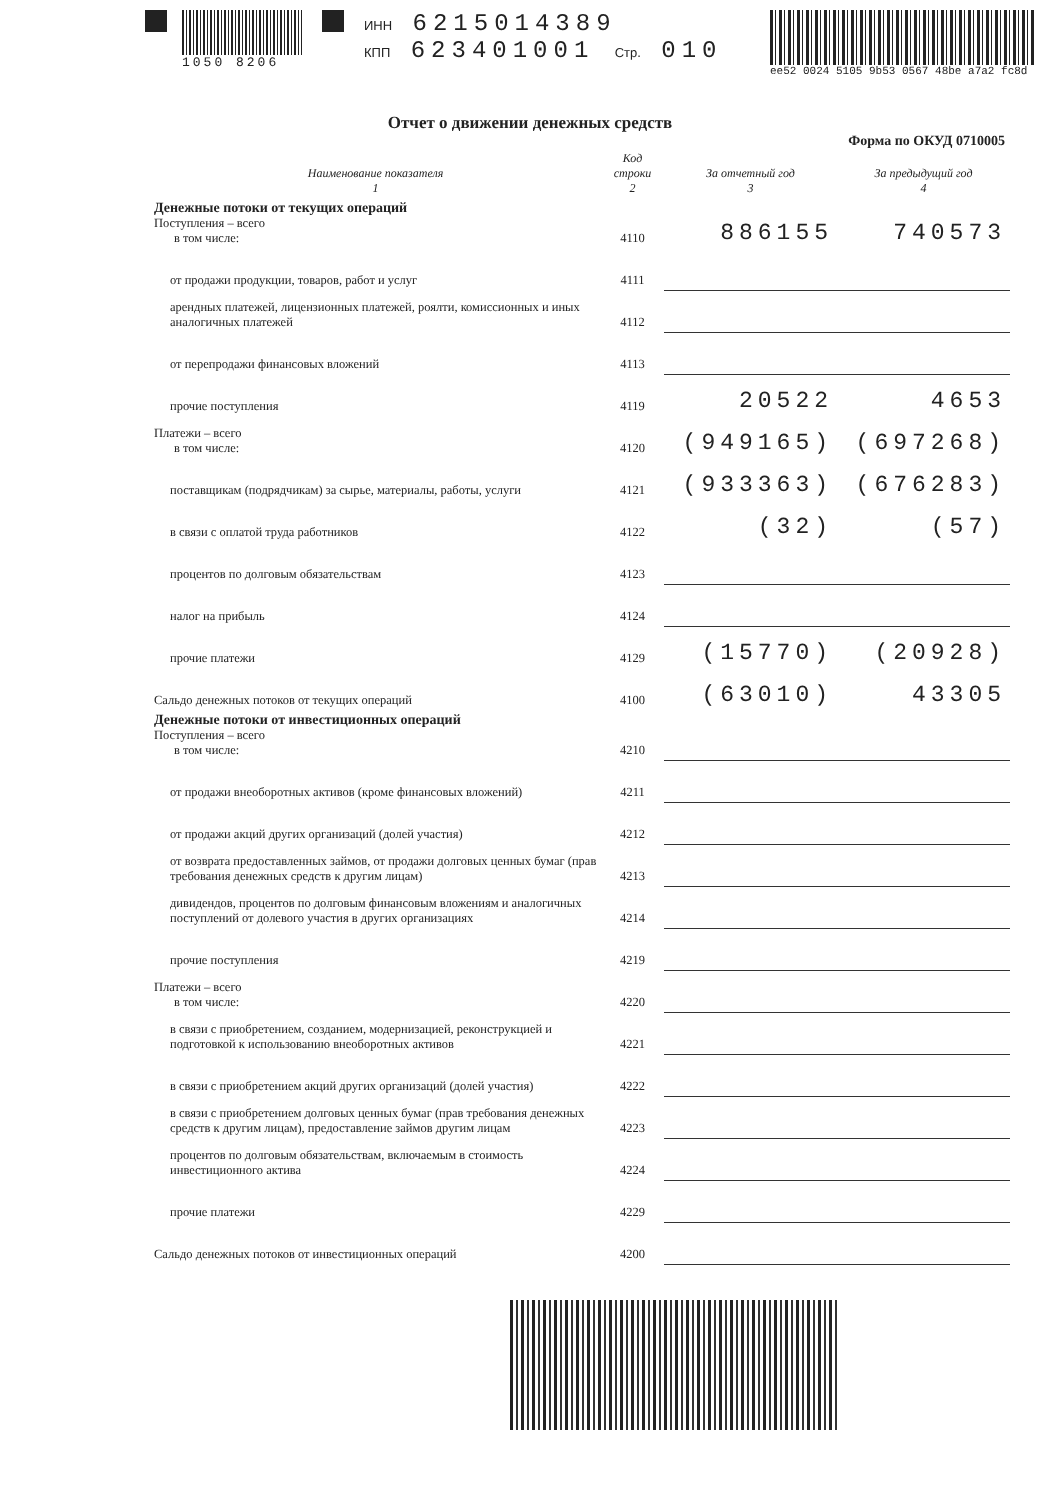1050 8206 ИНН 6215014389
КПП 623401001 Стр. 010
ee52 0024 5105 9b53 0567 48be a7a2 fc8d
Отчет о движении денежных средств
Форма по ОКУД 0710005
| Наименование показателя 1 | Код строки 2 | За отчетный год 3 | За предыдущий год 4 |
| --- | --- | --- | --- |
| Денежные потоки от текущих операций Поступления – всего в том числе: | 4110 | 886155 | 740573 |
| от продажи продукции, товаров, работ и услуг | 4111 | | |
| арендных платежей, лицензионных платежей, роялти, комиссионных и иных аналогичных платежей | 4112 | | |
| от перепродажи финансовых вложений | 4113 | | |
| прочие поступления | 4119 | 20522 | 4653 |
| Платежи – всего в том числе: | 4120 | (949165) | (697268) |
| поставщикам (подрядчикам) за сырье, материалы, работы, услуги | 4121 | (933363) | (676283) |
| в связи с оплатой труда работников | 4122 | (32) | (57) |
| процентов по долговым обязательствам | 4123 | | |
| налог на прибыль | 4124 | | |
| прочие платежи | 4129 | (15770) | (20928) |
| Сальдо денежных потоков от текущих операций | 4100 | (63010) | 43305 |
| Денежные потоки от инвестиционных операций Поступления – всего в том числе: | 4210 | | |
| от продажи внеоборотных активов (кроме финансовых вложений) | 4211 | | |
| от продажи акций других организаций (долей участия) | 4212 | | |
| от возврата предоставленных займов, от продажи долговых ценных бумаг (прав требования денежных средств к другим лицам) | 4213 | | |
| дивидендов, процентов по долговым финансовым вложениям и аналогичных поступлений от долевого участия в других организациях | 4214 | | |
| прочие поступления | 4219 | | |
| Платежи – всего в том числе: | 4220 | | |
| в связи с приобретением, созданием, модернизацией, реконструкцией и подготовкой к использованию внеоборотных активов | 4221 | | |
| в связи с приобретением акций других организаций (долей участия) | 4222 | | |
| в связи с приобретением долговых ценных бумаг (прав требования денежных средств к другим лицам), предоставление займов другим лицам | 4223 | | |
| процентов по долговым обязательствам, включаемым в стоимость инвестиционного актива | 4224 | | |
| прочие платежи | 4229 | | |
| Сальдо денежных потоков от инвестиционных операций | 4200 | | |